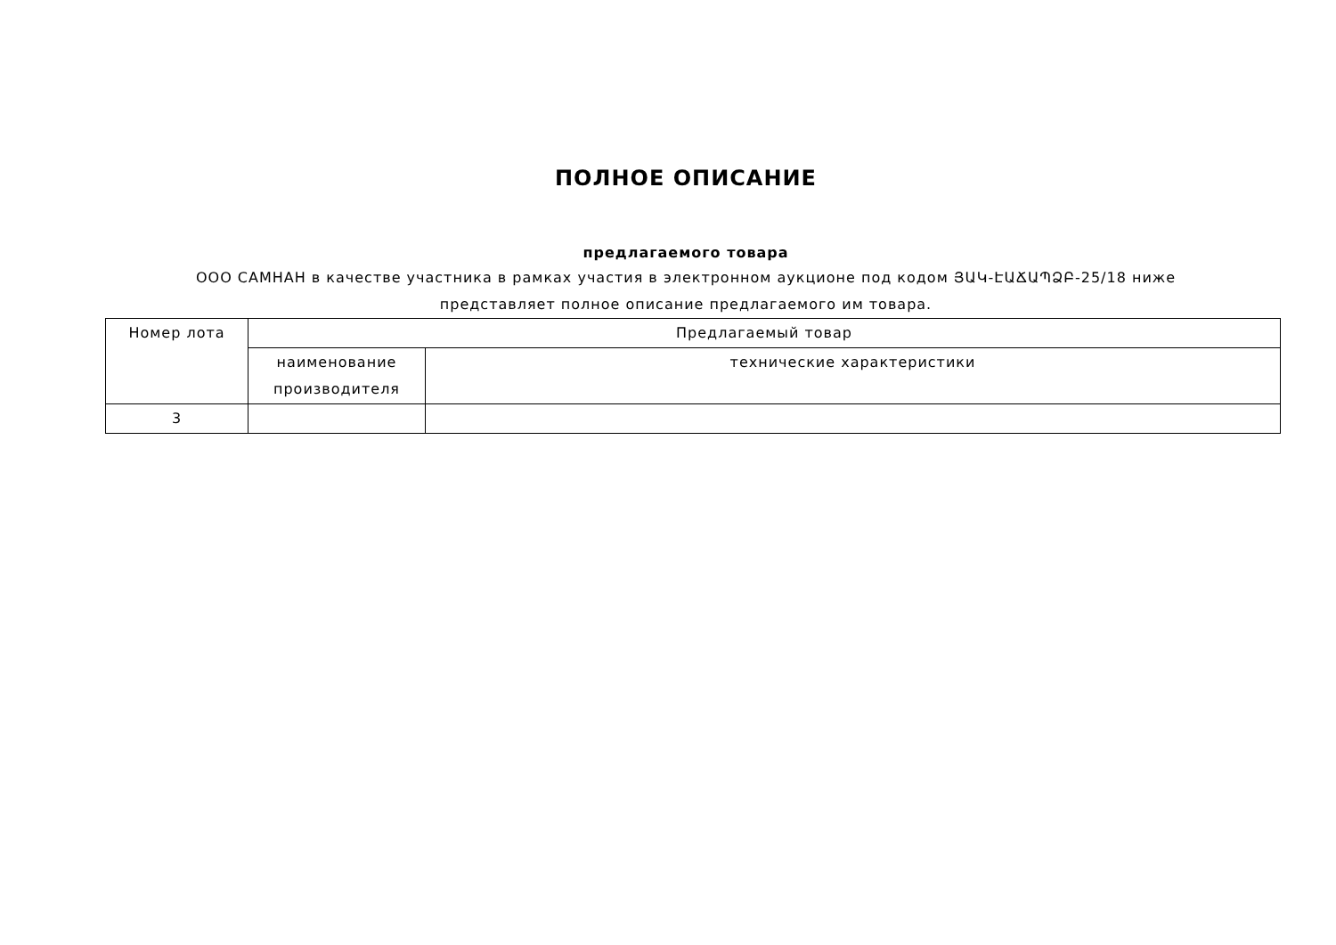ПОЛНОЕ ОПИСАНИЕ
предлагаемого товара
ООО САМНАН в качестве участника в рамках участия в электронном аукционе под кодом ՅԱԿ-ԷԱՃԱՊՁԲ-25/18 ниже представляет полное описание предлагаемого им товара.
| Номер лота | Предлагаемый товар | |
| --- | --- | --- |
| | наименование производителя | технические характеристики |
| 3 | | |